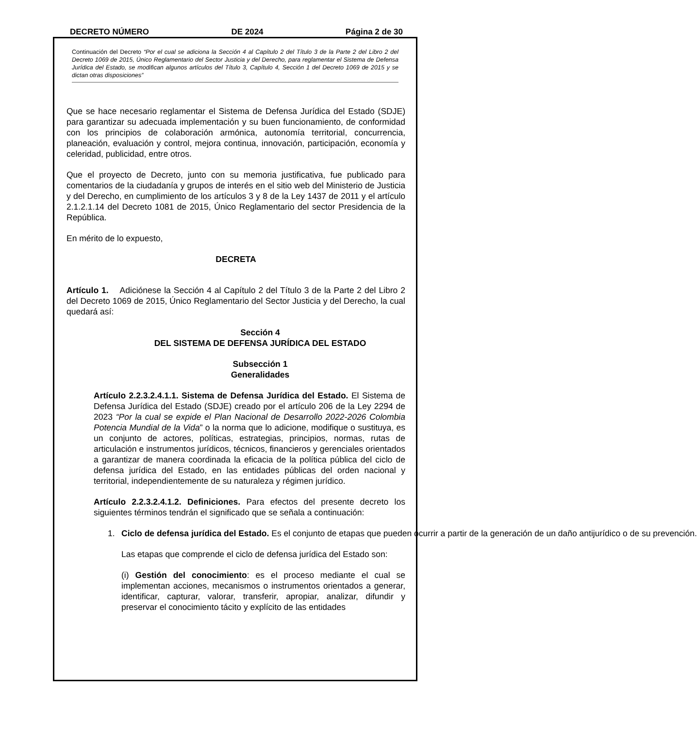DECRETO NÚMERO DE 2024 Página 2 de 30
Continuación del Decreto “Por el cual se adiciona la Sección 4 al Capítulo 2 del Título 3 de la Parte 2 del Libro 2 del Decreto 1069 de 2015, Único Reglamentario del Sector Justicia y del Derecho, para reglamentar el Sistema de Defensa Jurídica del Estado, se modifican algunos artículos del Título 3, Capítulo 4, Sección 1 del Decreto 1069 de 2015 y se dictan otras disposiciones”
Que se hace necesario reglamentar el Sistema de Defensa Jurídica del Estado (SDJE) para garantizar su adecuada implementación y su buen funcionamiento, de conformidad con los principios de colaboración armónica, autonomía territorial, concurrencia, planeación, evaluación y control, mejora continua, innovación, participación, economía y celeridad, publicidad, entre otros.
Que el proyecto de Decreto, junto con su memoria justificativa, fue publicado para comentarios de la ciudadanía y grupos de interés en el sitio web del Ministerio de Justicia y del Derecho, en cumplimiento de los artículos 3 y 8 de la Ley 1437 de 2011 y el artículo 2.1.2.1.14 del Decreto 1081 de 2015, Único Reglamentario del sector Presidencia de la República.
En mérito de lo expuesto,
DECRETA
Artículo 1. Adiciónese la Sección 4 al Capítulo 2 del Título 3 de la Parte 2 del Libro 2 del Decreto 1069 de 2015, Único Reglamentario del Sector Justicia y del Derecho, la cual quedará así:
Sección 4
DEL SISTEMA DE DEFENSA JURÍDICA DEL ESTADO
Subsección 1
Generalidades
Artículo 2.2.3.2.4.1.1. Sistema de Defensa Jurídica del Estado. El Sistema de Defensa Jurídica del Estado (SDJE) creado por el artículo 206 de la Ley 2294 de 2023 “Por la cual se expide el Plan Nacional de Desarrollo 2022-2026 Colombia Potencia Mundial de la Vida” o la norma que lo adicione, modifique o sustituya, es un conjunto de actores, políticas, estrategias, principios, normas, rutas de articulación e instrumentos jurídicos, técnicos, financieros y gerenciales orientados a garantizar de manera coordinada la eficacia de la política pública del ciclo de defensa jurídica del Estado, en las entidades públicas del orden nacional y territorial, independientemente de su naturaleza y régimen jurídico.
Artículo 2.2.3.2.4.1.2. Definiciones. Para efectos del presente decreto los siguientes términos tendrán el significado que se señala a continuación:
1. Ciclo de defensa jurídica del Estado. Es el conjunto de etapas que pueden ocurrir a partir de la generación de un daño antijurídico o de su prevención.
Las etapas que comprende el ciclo de defensa jurídica del Estado son:
(i) Gestión del conocimiento: es el proceso mediante el cual se implementan acciones, mecanismos o instrumentos orientados a generar, identificar, capturar, valorar, transferir, apropiar, analizar, difundir y preservar el conocimiento tácito y explícito de las entidades